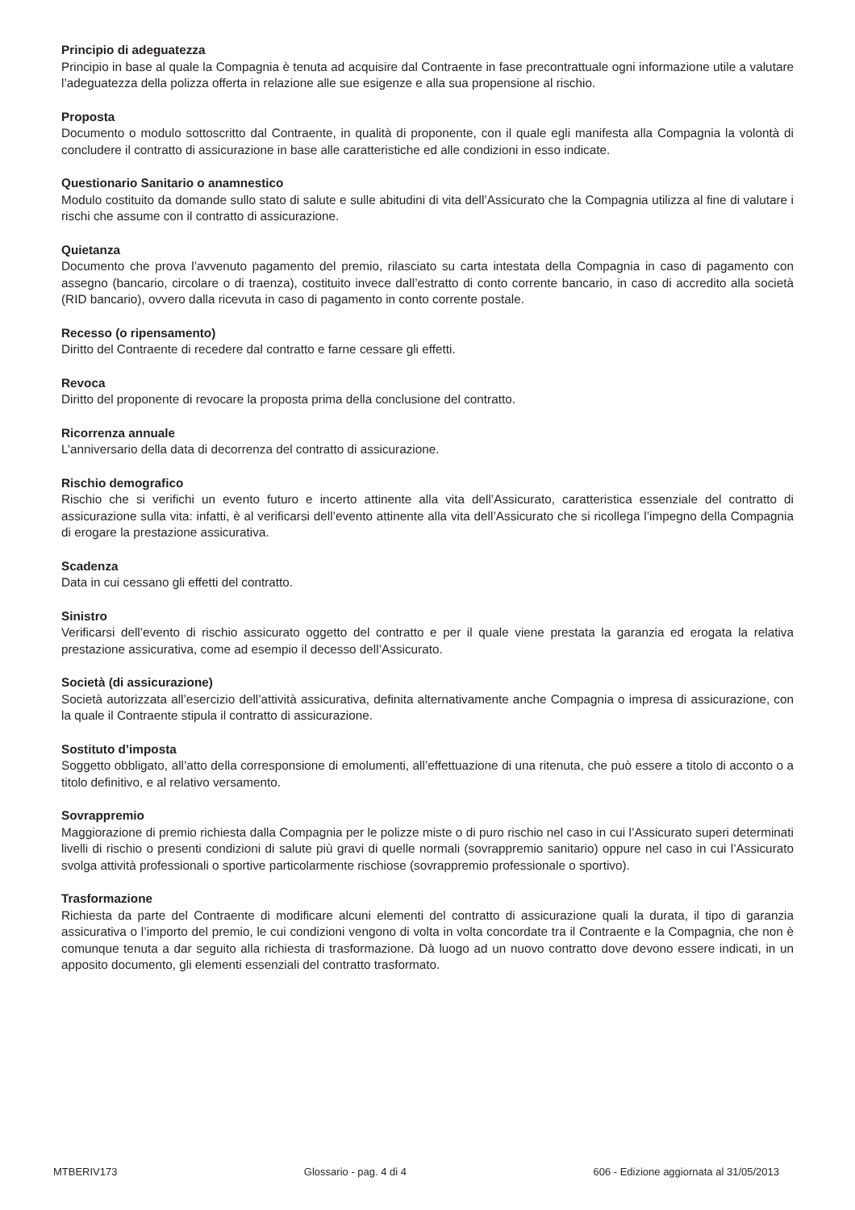Principio di adeguatezza
Principio in base al quale la Compagnia è tenuta ad acquisire dal Contraente in fase precontrattuale ogni informazione utile a valutare l’adeguatezza della polizza offerta in relazione alle sue esigenze e alla sua propensione al rischio.
Proposta
Documento o modulo sottoscritto dal Contraente, in qualità di proponente, con il quale egli manifesta alla Compagnia la volontà di concludere il contratto di assicurazione in base alle caratteristiche ed alle condizioni in esso indicate.
Questionario Sanitario o anamnestico
Modulo costituito da domande sullo stato di salute e sulle abitudini di vita dell’Assicurato che la Compagnia utilizza al fine di valutare i rischi che assume con il contratto di assicurazione.
Quietanza
Documento che prova l’avvenuto pagamento del premio, rilasciato su carta intestata della Compagnia in caso di pagamento con assegno (bancario, circolare o di traenza), costituito invece dall’estratto di conto corrente bancario, in caso di accredito alla società (RID bancario), ovvero dalla ricevuta in caso di pagamento in conto corrente postale.
Recesso (o ripensamento)
Diritto del Contraente di recedere dal contratto e farne cessare gli effetti.
Revoca
Diritto del proponente di revocare la proposta prima della conclusione del contratto.
Ricorrenza annuale
L’anniversario della data di decorrenza del contratto di assicurazione.
Rischio demografico
Rischio che si verifichi un evento futuro e incerto attinente alla vita dell’Assicurato, caratteristica essenziale del contratto di assicurazione sulla vita: infatti, è al verificarsi dell’evento attinente alla vita dell’Assicurato che si ricollega l’impegno della Compagnia di erogare la prestazione assicurativa.
Scadenza
Data in cui cessano gli effetti del contratto.
Sinistro
Verificarsi dell’evento di rischio assicurato oggetto del contratto e per il quale viene prestata la garanzia ed erogata la relativa prestazione assicurativa, come ad esempio il decesso dell’Assicurato.
Società (di assicurazione)
Società autorizzata all’esercizio dell’attività assicurativa, definita alternativamente anche Compagnia o impresa di assicurazione, con la quale il Contraente stipula il contratto di assicurazione.
Sostituto d’imposta
Soggetto obbligato, all’atto della corresponsione di emolumenti, all’effettuazione di una ritenuta, che può essere a titolo di acconto o a titolo definitivo, e al relativo versamento.
Sovrappremio
Maggiorazione di premio richiesta dalla Compagnia per le polizze miste o di puro rischio nel caso in cui l’Assicurato superi determinati livelli di rischio o presenti condizioni di salute più gravi di quelle normali (sovrappremio sanitario) oppure nel caso in cui l’Assicurato svolga attività professionali o sportive particolarmente rischiose (sovrappremio professionale o sportivo).
Trasformazione
Richiesta da parte del Contraente di modificare alcuni elementi del contratto di assicurazione quali la durata, il tipo di garanzia assicurativa o l’importo del premio, le cui condizioni vengono di volta in volta concordate tra il Contraente e la Compagnia, che non è comunque tenuta a dar seguito alla richiesta di trasformazione. Dà luogo ad un nuovo contratto dove devono essere indicati, in un apposito documento, gli elementi essenziali del contratto trasformato.
MTBERIV173 Glossario - pag. 4 di 4 606 - Edizione aggiornata al 31/05/2013